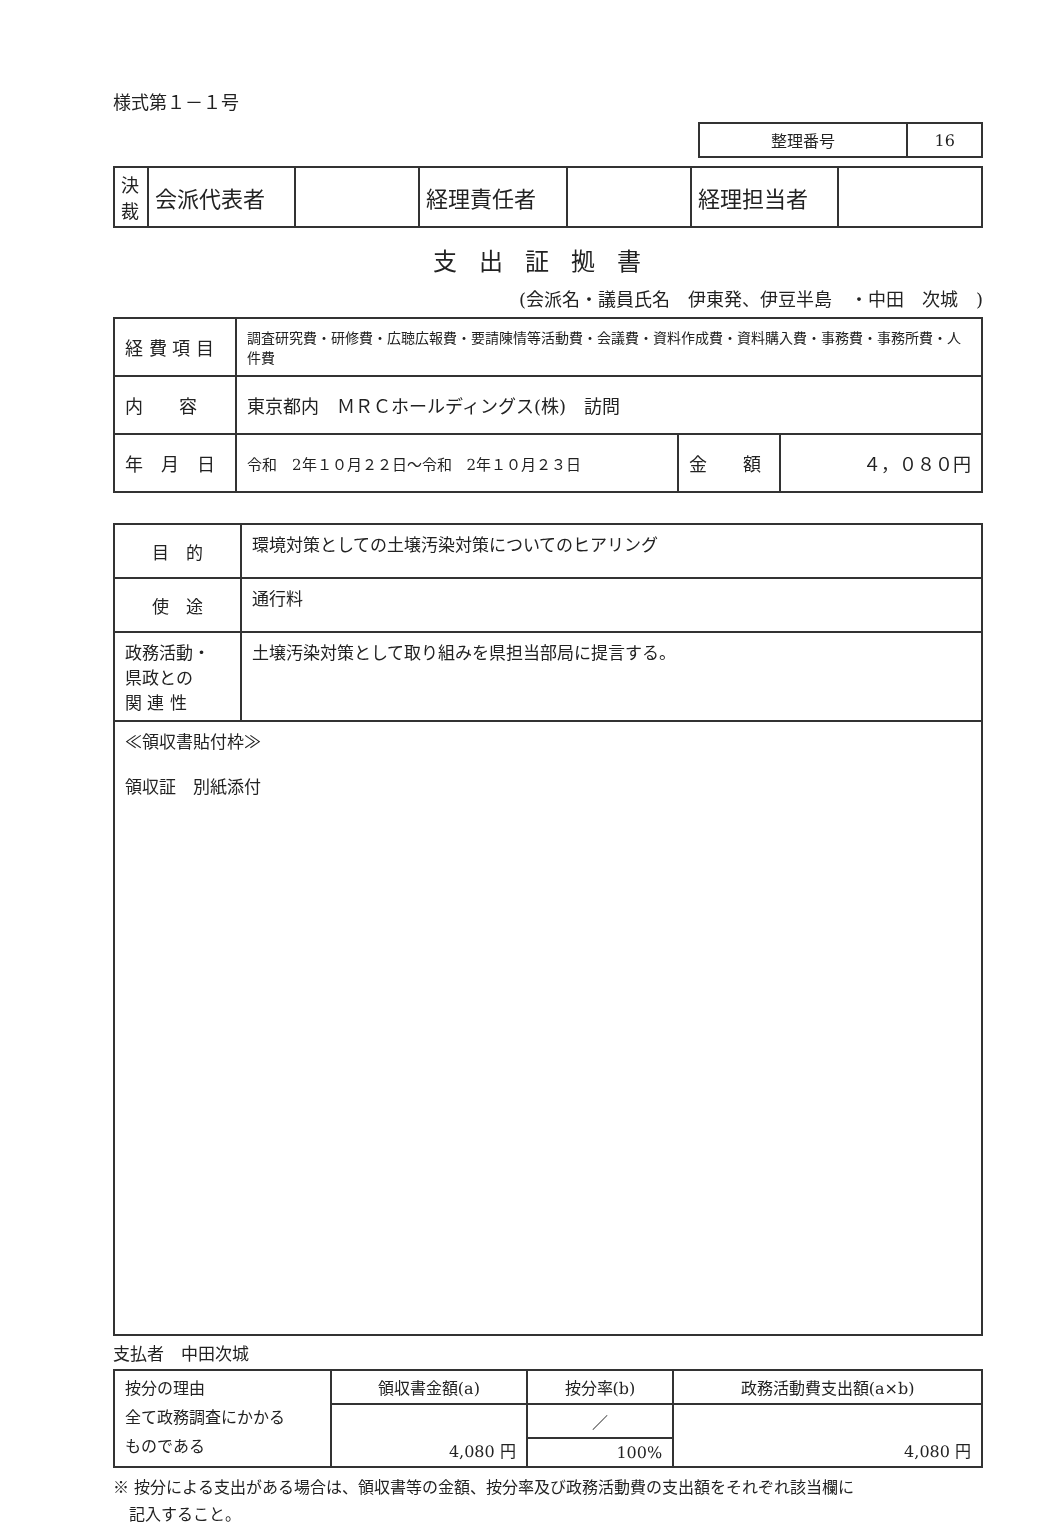様式第１－１号
| 整理番号 | 16 |
| 決 裁 | 会派代表者 | | 経理責任者 | | 経理担当者 | |
支出証拠書
(会派名・議員氏名　伊東発、伊豆半島　・中田　次城　)
| 経 費 項 目 | 調査研究費・研修費・広聴広報費・要請陳情等活動費・会議費・資料作成費・資料購入費・事務費・事務所費・人件費 | | |
| 内 容 | 東京都内 ＭＲＣホールディングス(株) 訪問 | | |
| 年 月 日 | 令和 2年１０月２２日～令和 2年１０月２３日 | 金 額 | ４，０８０円 |
| 目 的 | 環境対策としての土壌汚染対策についてのヒアリング |
| 使 途 | 通行料 |
| 政務活動・ 県政との 関 連 性 | 土壌汚染対策として取り組みを県担当部局に提言する。 |
| ≪領収書貼付枠≫ 領収証 別紙添付 | |
支払者　中田次城
| 按分の理由 全て政務調査にかかる ものである | 領収書金額(a) | 按分率(b) | 政務活動費支出額(a×b) |
| | 4,080 円 | ／ | 4,080 円 |
| | | 100% | |
※ 按分による支出がある場合は、領収書等の金額、按分率及び政務活動費の支出額をそれぞれ該当欄に
　記入すること。